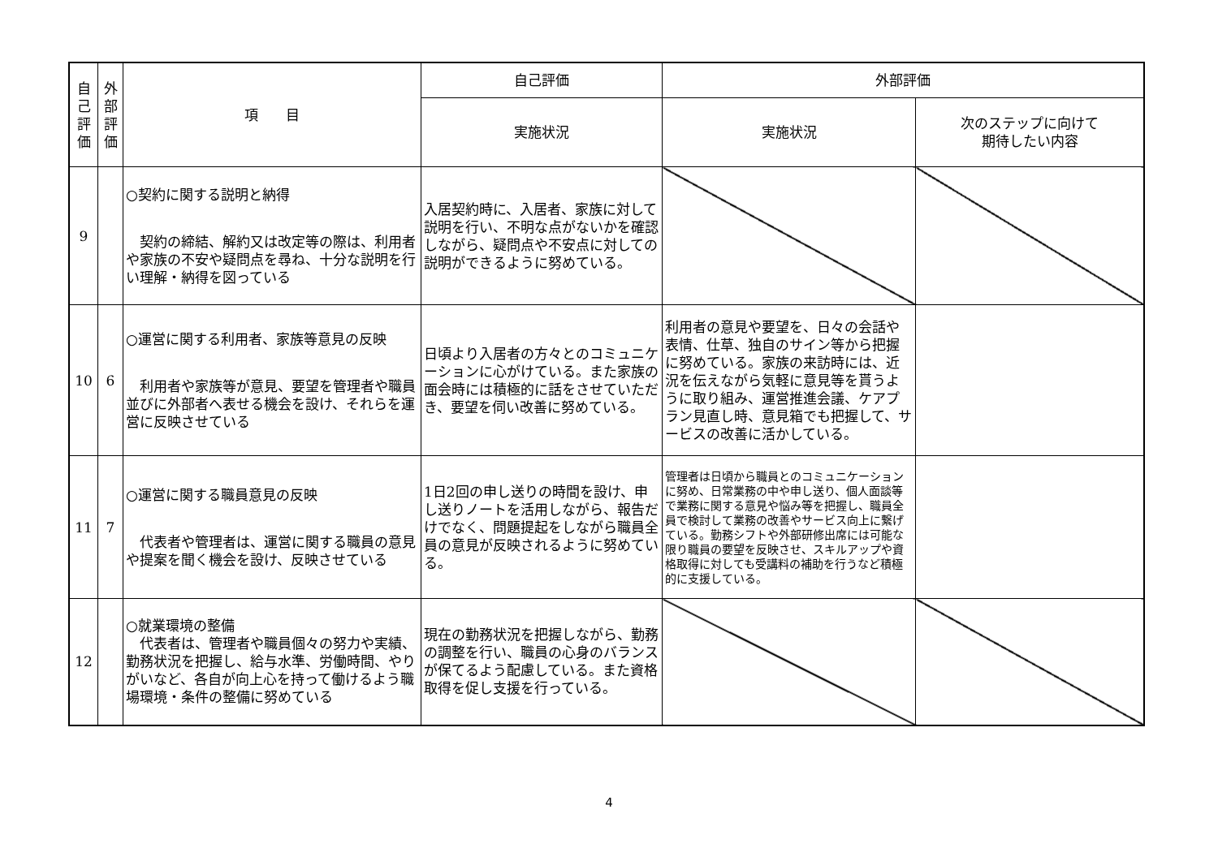| 自 己 評 価 | 外 部 評 価 | 項 目 | 自己評価 | 外部評価 | |
| --- | --- | --- | --- | --- | --- |
| | | | 実施状況 | 実施状況 | 次のステップに向けて 期待したい内容 |
| 9 | | ○契約に関する説明と納得 契約の締結、解約又は改定等の際は、利用者や家族の不安や疑問点を尋ね、十分な説明を行い理解・納得を図っている | 入居契約時に、入居者、家族に対して説明を行い、不明な点がないかを確認しながら、疑問点や不安点に対しての説明ができるように努めている。 | | |
| 10 | 6 | ○運営に関する利用者、家族等意見の反映 利用者や家族等が意見、要望を管理者や職員並びに外部者へ表せる機会を設け、それらを運営に反映させている | 日頃より入居者の方々とのコミュニケーションに心がけている。また家族の面会時には積極的に話をさせていただき、要望を伺い改善に努めている。 | 利用者の意見や要望を、日々の会話や表情、仕草、独自のサイン等から把握に努めている。家族の来訪時には、近況を伝えながら気軽に意見等を貰うように取り組み、運営推進会議、ケアプラン見直し時、意見箱でも把握して、サービスの改善に活かしている。 | |
| 11 | 7 | ○運営に関する職員意見の反映 代表者や管理者は、運営に関する職員の意見や提案を聞く機会を設け、反映させている | 1日2回の申し送りの時間を設け、申し送りノートを活用しながら、報告だけでなく、問題提起をしながら職員全員の意見が反映されるように努めている。 | 管理者は日頃から職員とのコミュニケーションに努め、日常業務の中や申し送り、個人面談等で業務に関する意見や悩み等を把握し、職員全員で検討して業務の改善やサービス向上に繋げている。勤務シフトや外部研修出席には可能な限り職員の要望を反映させ、スキルアップや資格取得に対しても受講料の補助を行うなど積極的に支援している。 | |
| 12 | | ○就業環境の整備 代表者は、管理者や職員個々の努力や実績、勤務状況を把握し、給与水準、労働時間、やりがいなど、各自が向上心を持って働けるよう職場環境・条件の整備に努めている | 現在の勤務状況を把握しながら、勤務の調整を行い、職員の心身のバランスが保てるよう配慮している。また資格取得を促し支援を行っている。 | | |
4